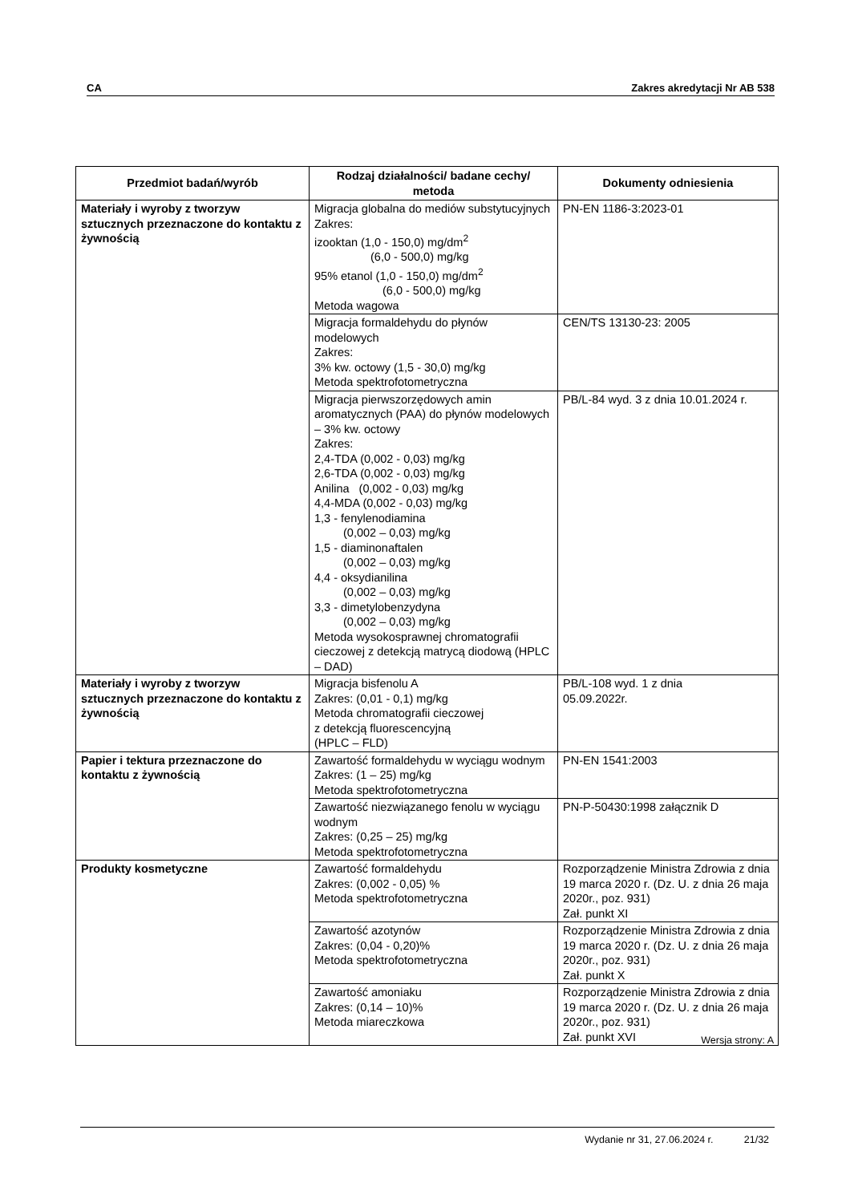CA Zakres akredytacji Nr AB 538
| Przedmiot badań/wyrób | Rodzaj działalności/ badane cechy/ metoda | Dokumenty odniesienia |
| --- | --- | --- |
| Materiały i wyroby z tworzyw sztucznych przeznaczone do kontaktu z żywnością | Migracja globalna do mediów substytucyjnych Zakres: izooktan (1,0 - 150,0) mg/dm<sup>2</sup> (6,0 - 500,0) mg/kg 95% etanol (1,0 - 150,0) mg/dm<sup>2</sup> (6,0 - 500,0) mg/kg Metoda wagowa | PN-EN 1186-3:2023-01 |
| | Migracja formaldehydu do płynów modelowych Zakres: 3% kw. octowy (1,5 - 30,0) mg/kg Metoda spektrofotometryczna | CEN/TS 13130-23: 2005 |
| | Migracja pierwszorzędowych amin aromatycznych (PAA) do płynów modelowych – 3% kw. octowy Zakres: 2,4-TDA (0,002 - 0,03) mg/kg 2,6-TDA (0,002 - 0,03) mg/kg Anilina (0,002 - 0,03) mg/kg 4,4-MDA (0,002 - 0,03) mg/kg 1,3 - fenylenodiamina (0,002 – 0,03) mg/kg 1,5 - diaminonaftalen (0,002 – 0,03) mg/kg 4,4 - oksydianilina (0,002 – 0,03) mg/kg 3,3 - dimetylobenzydyna (0,002 – 0,03) mg/kg Metoda wysokosprawnej chromatografii cieczowej z detekcją matrycą diodową (HPLC – DAD) | PB/L-84 wyd. 3 z dnia 10.01.2024 r. |
| Materiały i wyroby z tworzyw sztucznych przeznaczone do kontaktu z żywnością | Migracja bisfenolu A Zakres: (0,01 - 0,1) mg/kg Metoda chromatografii cieczowej z detekcją fluorescencyjną (HPLC – FLD) | PB/L-108 wyd. 1 z dnia 05.09.2022r. |
| Papier i tektura przeznaczone do kontaktu z żywnością | Zawartość formaldehydu w wyciągu wodnym Zakres: (1 – 25) mg/kg Metoda spektrofotometryczna | PN-EN 1541:2003 |
| | Zawartość niezwiązanego fenolu w wyciągu wodnym Zakres: (0,25 – 25) mg/kg Metoda spektrofotometryczna | PN-P-50430:1998 załącznik D |
| Produkty kosmetyczne | Zawartość formaldehydu Zakres: (0,002 - 0,05) % Metoda spektrofotometryczna | Rozporządzenie Ministra Zdrowia z dnia 19 marca 2020 r. (Dz. U. z dnia 26 maja 2020r., poz. 931) Zał. punkt XI |
| | Zawartość azotynów Zakres: (0,04 - 0,20)% Metoda spektrofotometryczna | Rozporządzenie Ministra Zdrowia z dnia 19 marca 2020 r. (Dz. U. z dnia 26 maja 2020r., poz. 931) Zał. punkt X |
| | Zawartość amoniaku Zakres: (0,14 – 10)% Metoda miareczkowa | Rozporządzenie Ministra Zdrowia z dnia 19 marca 2020 r. (Dz. U. z dnia 26 maja 2020r., poz. 931) Zał. punkt XVI |
Wersja strony: A
Wydanie nr 31, 27.06.2024 r. 21/32